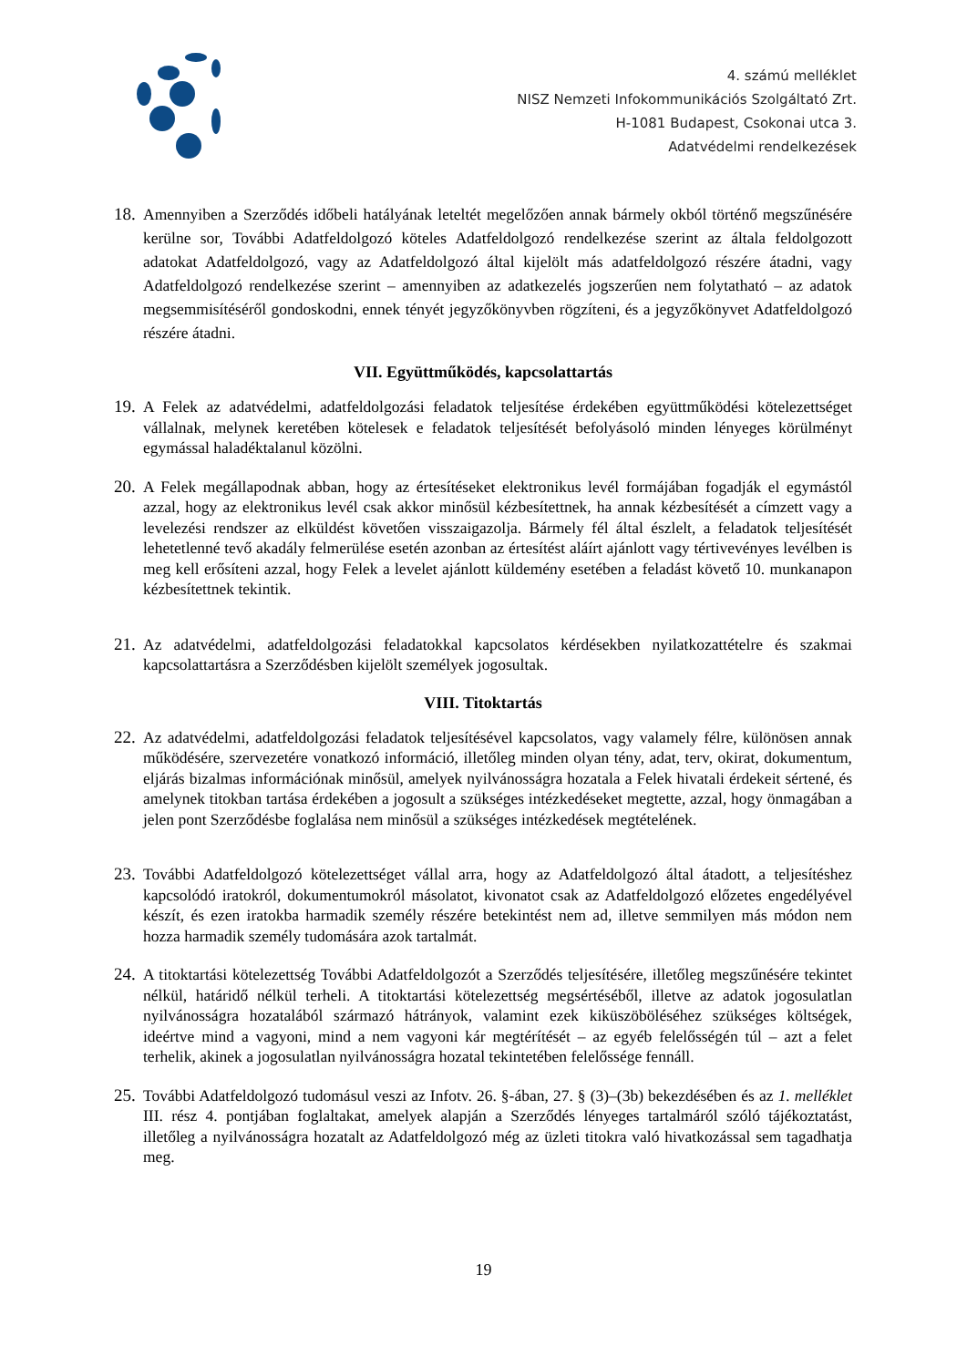4. számú melléklet
NISZ Nemzeti Infokommunikációs Szolgáltató Zrt.
H-1081 Budapest, Csokonai utca 3.
Adatvédelmi rendelkezések
18. Amennyiben a Szerződés időbeli hatályának leteltét megelőzően annak bármely okból történő megszűnésére kerülne sor, További Adatfeldolgozó köteles Adatfeldolgozó rendelkezése szerint az általa feldolgozott adatokat Adatfeldolgozó, vagy az Adatfeldolgozó által kijelölt más adatfeldolgozó részére átadni, vagy Adatfeldolgozó rendelkezése szerint – amennyiben az adatkezelés jogszerűen nem folytatható – az adatok megsemmisítéséről gondoskodni, ennek tényét jegyzőkönyvben rögzíteni, és a jegyzőkönyvet Adatfeldolgozó részére átadni.
VII. Együttműködés, kapcsolattartás
19. A Felek az adatvédelmi, adatfeldolgozási feladatok teljesítése érdekében együttműködési kötelezettséget vállalnak, melynek keretében kötelesek e feladatok teljesítését befolyásoló minden lényeges körülményt egymással haladéktalanul közölni.
20. A Felek megállapodnak abban, hogy az értesítéseket elektronikus levél formájában fogadják el egymástól azzal, hogy az elektronikus levél csak akkor minősül kézbesítettnek, ha annak kézbesítését a címzett vagy a levelezési rendszer az elküldést követően visszaigazolja. Bármely fél által észlelt, a feladatok teljesítését lehetetlenné tevő akadály felmerülése esetén azonban az értesítést aláírt ajánlott vagy tértivevényes levélben is meg kell erősíteni azzal, hogy Felek a levelet ajánlott küldemény esetében a feladást követő 10. munkanapon kézbesítettnek tekintik.
21. Az adatvédelmi, adatfeldolgozási feladatokkal kapcsolatos kérdésekben nyilatkozattételre és szakmai kapcsolattartásra a Szerződésben kijelölt személyek jogosultak.
VIII. Titoktartás
22. Az adatvédelmi, adatfeldolgozási feladatok teljesítésével kapcsolatos, vagy valamely félre, különösen annak működésére, szervezetére vonatkozó információ, illetőleg minden olyan tény, adat, terv, okirat, dokumentum, eljárás bizalmas információnak minősül, amelyek nyilvánosságra hozatala a Felek hivatali érdekeit sértené, és amelynek titokban tartása érdekében a jogosult a szükséges intézkedéseket megtette, azzal, hogy önmagában a jelen pont Szerződésbe foglalása nem minősül a szükséges intézkedések megtételének.
23. További Adatfeldolgozó kötelezettséget vállal arra, hogy az Adatfeldolgozó által átadott, a teljesítéshez kapcsolódó iratokról, dokumentumokról másolatot, kivonatot csak az Adatfeldolgozó előzetes engedélyével készít, és ezen iratokba harmadik személy részére betekintést nem ad, illetve semmilyen más módon nem hozza harmadik személy tudomására azok tartalmát.
24. A titoktartási kötelezettség További Adatfeldolgozót a Szerződés teljesítésére, illetőleg megszűnésére tekintet nélkül, határidő nélkül terheli. A titoktartási kötelezettség megsértéséből, illetve az adatok jogosulatlan nyilvánosságra hozatalából származó hátrányok, valamint ezek kiküszöböléséhez szükséges költségek, ideértve mind a vagyoni, mind a nem vagyoni kár megtérítését – az egyéb felelősségén túl – azt a felet terhelik, akinek a jogosulatlan nyilvánosságra hozatal tekintetében felelőssége fennáll.
25. További Adatfeldolgozó tudomásul veszi az Infotv. 26. §-ában, 27. § (3)–(3b) bekezdésében és az 1. melléklet III. rész 4. pontjában foglaltakat, amelyek alapján a Szerződés lényeges tartalmáról szóló tájékoztatást, illetőleg a nyilvánosságra hozatalt az Adatfeldolgozó még az üzleti titokra való hivatkozással sem tagadhatja meg.
19